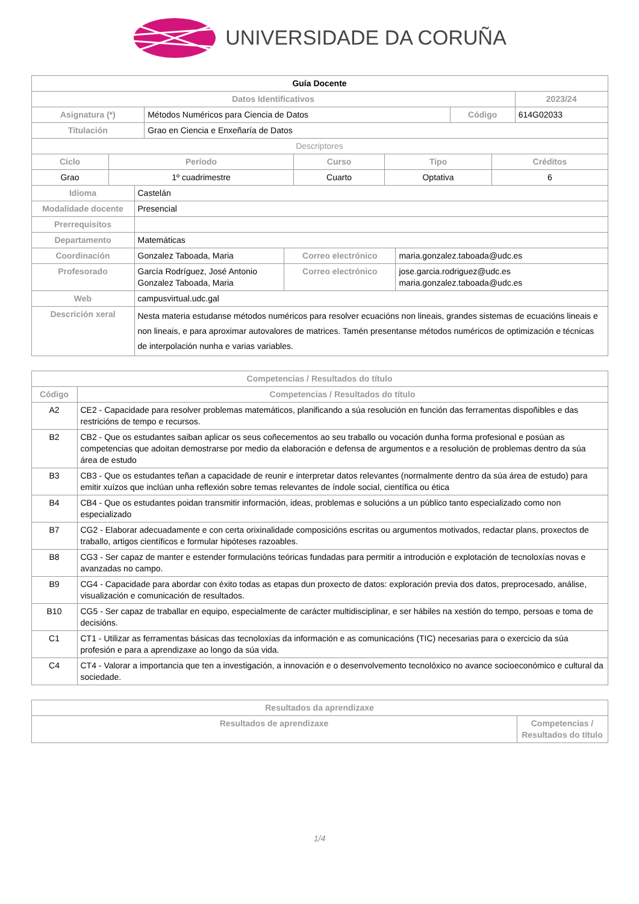UNIVERSIDADE DA CORUÑA
| Guía Docente | | | |
| Datos Identificativos | | | 2023/24 |
| Asignatura (*) | Métodos Numéricos para Ciencia de Datos | Código | 614G02033 |
| Titulación | Grao en Ciencia e Enxeñaría de Datos | | |
| Descriptores | | | |
| Ciclo | Período | Curso | Tipo | Créditos |
| --- | --- | --- | --- | --- |
| Grao | 1º cuadrimestre | Cuarto | Optativa | 6 |
| Idioma | Castelán | | |
| Modalidade docente | Presencial | | |
| Prerrequisitos | | | |
| Departamento | Matemáticas | | |
| Coordinación | Gonzalez Taboada, Maria | Correo electrónico | maria.gonzalez.taboada@udc.es |
| Profesorado | García Rodríguez, José Antonio Gonzalez Taboada, Maria | Correo electrónico | jose.garcia.rodriguez@udc.es maria.gonzalez.taboada@udc.es |
| Web | campusvirtual.udc.gal | | |
| Descrición xeral | Nesta materia estudanse métodos numéricos para resolver ecuacións non lineais, grandes sistemas de ecuacións lineais e non lineais, e para aproximar autovalores de matrices. Tamén presentanse métodos numéricos de optimización e técnicas de interpolación nunha e varias variables. | | |
| Competencias / Resultados do título | |
| --- | --- |
| Código | Competencias / Resultados do título |
| A2 | CE2 - Capacidade para resolver problemas matemáticos, planificando a súa resolución en función das ferramentas dispoñibles e das restricións de tempo e recursos. |
| B2 | CB2 - Que os estudantes saiban aplicar os seus coñecementos ao seu traballo ou vocación dunha forma profesional e posúan as competencias que adoitan demostrarse por medio da elaboración e defensa de argumentos e a resolución de problemas dentro da súa área de estudo |
| B3 | CB3 - Que os estudantes teñan a capacidade de reunir e interpretar datos relevantes (normalmente dentro da súa área de estudo) para emitir xuízos que inclúan unha reflexión sobre temas relevantes de índole social, científica ou ética |
| B4 | CB4 - Que os estudantes poidan transmitir información, ideas, problemas e solucións a un público tanto especializado como non especializado |
| B7 | CG2 - Elaborar adecuadamente e con certa orixinalidade composicións escritas ou argumentos motivados, redactar plans, proxectos de traballo, artigos científicos e formular hipóteses razoables. |
| B8 | CG3 - Ser capaz de manter e estender formulacións teóricas fundadas para permitir a introdución e explotación de tecnoloxías novas e avanzadas no campo. |
| B9 | CG4 - Capacidade para abordar con éxito todas as etapas dun proxecto de datos: exploración previa dos datos, preprocesado, análise, visualización e comunicación de resultados. |
| B10 | CG5 - Ser capaz de traballar en equipo, especialmente de carácter multidisciplinar, e ser hábiles na xestión do tempo, persoas e toma de decisións. |
| C1 | CT1 - Utilizar as ferramentas básicas das tecnoloxías da información e as comunicacións (TIC) necesarias para o exercicio da súa profesión e para a aprendizaxe ao longo da súa vida. |
| C4 | CT4 - Valorar a importancia que ten a investigación, a innovación e o desenvolvemento tecnolóxico no avance socioeconómico e cultural da sociedade. |
| Resultados da aprendizaxe | |
| --- | --- |
| Resultados de aprendizaxe | Competencias / Resultados do título |
1/4